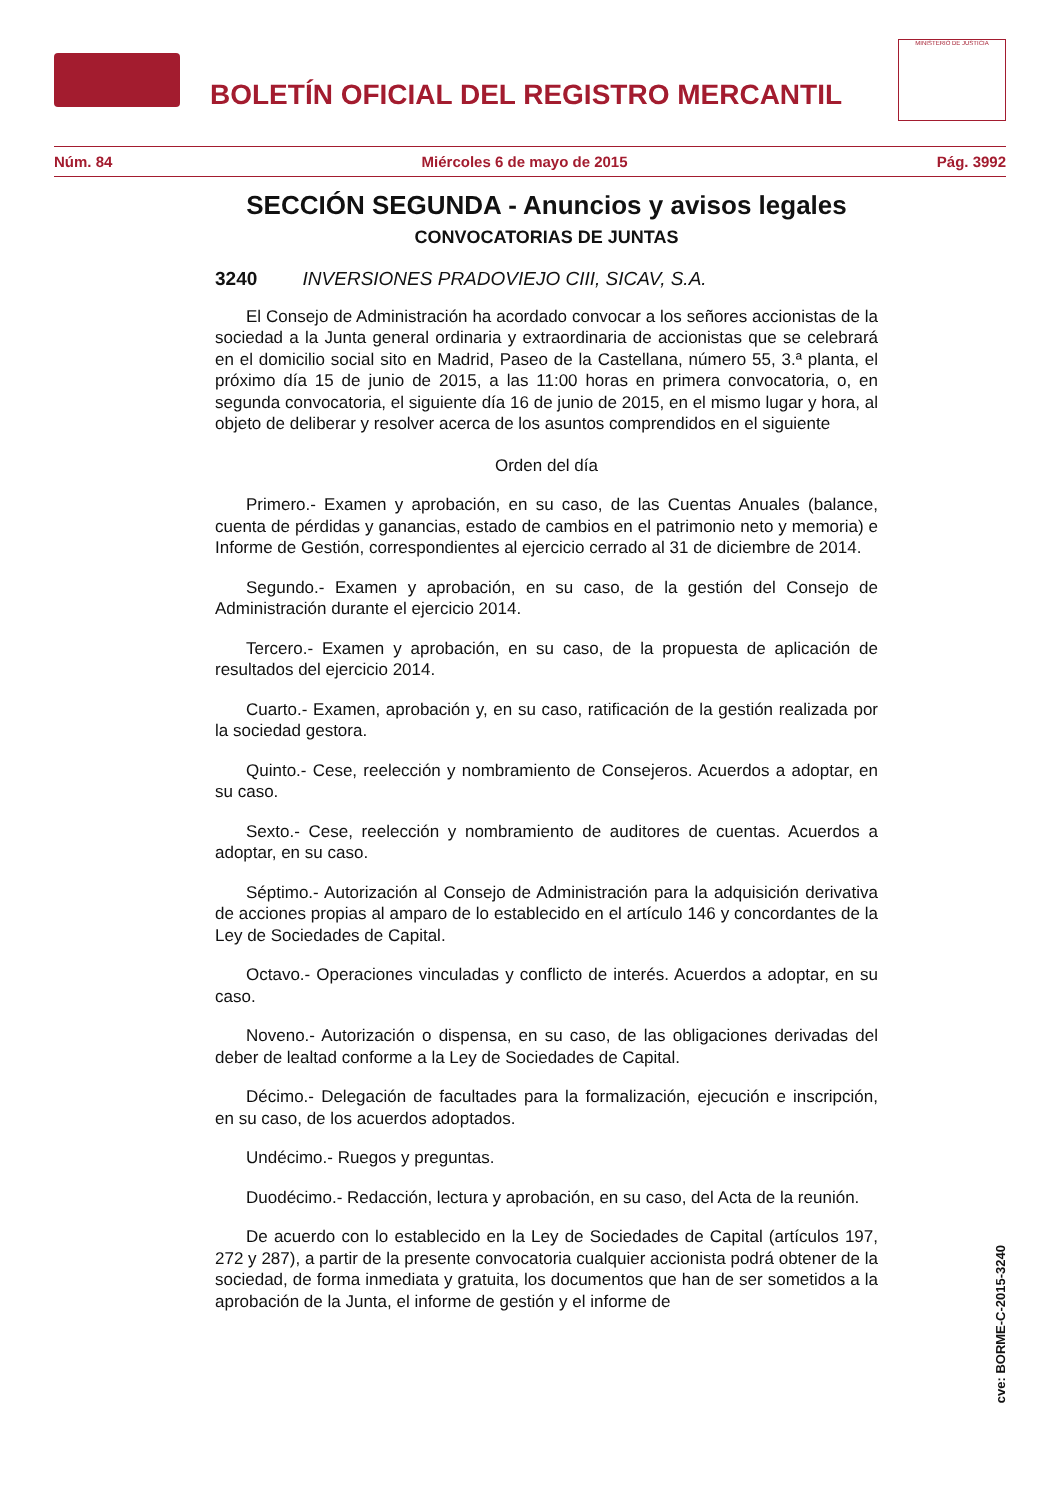BOLETÍN OFICIAL DEL REGISTRO MERCANTIL
MINISTERIO DE JUSTICIA
Núm. 84 Miércoles 6 de mayo de 2015 Pág. 3992
SECCIÓN SEGUNDA - Anuncios y avisos legales
CONVOCATORIAS DE JUNTAS
3240 INVERSIONES PRADOVIEJO CIII, SICAV, S.A.
El Consejo de Administración ha acordado convocar a los señores accionistas de la sociedad a la Junta general ordinaria y extraordinaria de accionistas que se celebrará en el domicilio social sito en Madrid, Paseo de la Castellana, número 55, 3.ª planta, el próximo día 15 de junio de 2015, a las 11:00 horas en primera convocatoria, o, en segunda convocatoria, el siguiente día 16 de junio de 2015, en el mismo lugar y hora, al objeto de deliberar y resolver acerca de los asuntos comprendidos en el siguiente
Orden del día
Primero.- Examen y aprobación, en su caso, de las Cuentas Anuales (balance, cuenta de pérdidas y ganancias, estado de cambios en el patrimonio neto y memoria) e Informe de Gestión, correspondientes al ejercicio cerrado al 31 de diciembre de 2014.
Segundo.- Examen y aprobación, en su caso, de la gestión del Consejo de Administración durante el ejercicio 2014.
Tercero.- Examen y aprobación, en su caso, de la propuesta de aplicación de resultados del ejercicio 2014.
Cuarto.- Examen, aprobación y, en su caso, ratificación de la gestión realizada por la sociedad gestora.
Quinto.- Cese, reelección y nombramiento de Consejeros. Acuerdos a adoptar, en su caso.
Sexto.- Cese, reelección y nombramiento de auditores de cuentas. Acuerdos a adoptar, en su caso.
Séptimo.- Autorización al Consejo de Administración para la adquisición derivativa de acciones propias al amparo de lo establecido en el artículo 146 y concordantes de la Ley de Sociedades de Capital.
Octavo.- Operaciones vinculadas y conflicto de interés. Acuerdos a adoptar, en su caso.
Noveno.- Autorización o dispensa, en su caso, de las obligaciones derivadas del deber de lealtad conforme a la Ley de Sociedades de Capital.
Décimo.- Delegación de facultades para la formalización, ejecución e inscripción, en su caso, de los acuerdos adoptados.
Undécimo.- Ruegos y preguntas.
Duodécimo.- Redacción, lectura y aprobación, en su caso, del Acta de la reunión.
De acuerdo con lo establecido en la Ley de Sociedades de Capital (artículos 197, 272 y 287), a partir de la presente convocatoria cualquier accionista podrá obtener de la sociedad, de forma inmediata y gratuita, los documentos que han de ser sometidos a la aprobación de la Junta, el informe de gestión y el informe de
cve: BORME-C-2015-3240